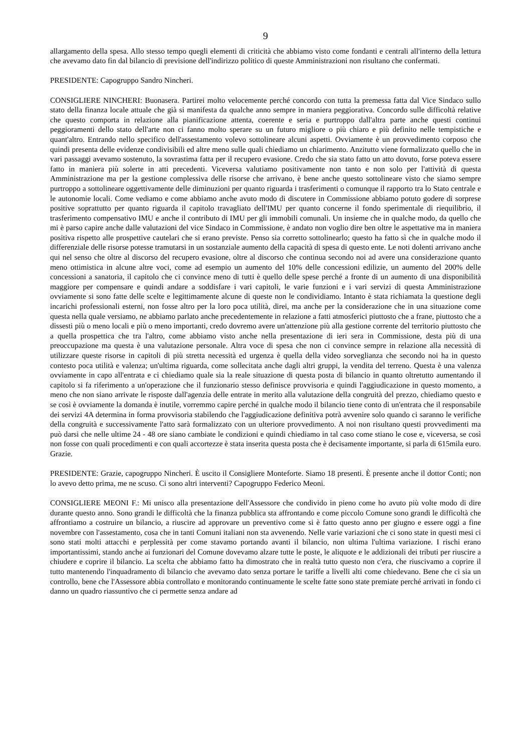9
allargamento della spesa. Allo stesso tempo quegli elementi di criticità che abbiamo visto come fondanti e centrali all'interno della lettura che avevamo dato fin dal bilancio di previsione dell'indirizzo politico di queste Amministrazioni non risultano che confermati.
PRESIDENTE: Capogruppo Sandro Nincheri.
CONSIGLIERE NINCHERI: Buonasera. Partirei molto velocemente perché concordo con tutta la premessa fatta dal Vice Sindaco sullo stato della finanza locale attuale che già si manifesta da qualche anno sempre in maniera peggiorativa. Concordo sulle difficoltà relative che questo comporta in relazione alla pianificazione attenta, coerente e seria e purtroppo dall'altra parte anche questi continui peggioramenti dello stato dell'arte non ci fanno molto sperare su un futuro migliore o più chiaro e più definito nelle tempistiche e quant'altro. Entrando nello specifico dell'assestamento volevo sottolineare alcuni aspetti. Ovviamente è un provvedimento corposo che quindi presenta delle evidenze condivisibili ed altre meno sulle quali chiediamo un chiarimento. Anzitutto viene formalizzato quello che in vari passaggi avevamo sostenuto, la sovrastima fatta per il recupero evasione. Credo che sia stato fatto un atto dovuto, forse poteva essere fatto in maniera più solerte in atti precedenti. Viceversa valutiamo positivamente non tanto e non solo per l'attività di questa Amministrazione ma per la gestione complessiva delle risorse che arrivano, è bene anche questo sottolineare visto che siamo sempre purtroppo a sottolineare oggettivamente delle diminuzioni per quanto riguarda i trasferimenti o comunque il rapporto tra lo Stato centrale e le autonomie locali. Come vediamo e come abbiamo anche avuto modo di discutere in Commissione abbiamo potuto godere di sorprese positive soprattutto per quanto riguarda il capitolo travagliato dell'IMU per quanto concerne il fondo sperimentale di riequilibrio, il trasferimento compensativo IMU e anche il contributo di IMU per gli immobili comunali. Un insieme che in qualche modo, da quello che mi è parso capire anche dalle valutazioni del vice Sindaco in Commissione, è andato non voglio dire ben oltre le aspettative ma in maniera positiva rispetto alle prospettive cautelari che si erano previste. Penso sia corretto sottolinearlo; questo ha fatto sì che in qualche modo il differenziale delle risorse potesse tramutarsi in un sostanziale aumento della capacità di spesa di questo ente. Le noti dolenti arrivano anche qui nel senso che oltre al discorso del recupero evasione, oltre al discorso che continua secondo noi ad avere una considerazione quanto meno ottimistica in alcune altre voci, come ad esempio un aumento del 10% delle concessioni edilizie, un aumento del 200% delle concessioni a sanatoria, il capitolo che ci convince meno di tutti è quello delle spese perché a fronte di un aumento di una disponibilità maggiore per compensare e quindi andare a soddisfare i vari capitoli, le varie funzioni e i vari servizi di questa Amministrazione ovviamente si sono fatte delle scelte e legittimamente alcune di queste non le condividiamo. Intanto è stata richiamata la questione degli incarichi professionali esterni, non fosse altro per la loro poca utilità, direi, ma anche per la considerazione che in una situazione come questa nella quale versiamo, ne abbiamo parlato anche precedentemente in relazione a fatti atmosferici piuttosto che a frane, piuttosto che a dissesti più o meno locali e più o meno importanti, credo dovremo avere un'attenzione più alla gestione corrente del territorio piuttosto che a quella prospettica che tra l'altro, come abbiamo visto anche nella presentazione di ieri sera in Commissione, desta più di una preoccupazione ma questa è una valutazione personale. Altra voce di spesa che non ci convince sempre in relazione alla necessità di utilizzare queste risorse in capitoli di più stretta necessità ed urgenza è quella della video sorveglianza che secondo noi ha in questo contesto poca utilità e valenza; un'ultima riguarda, come sollecitata anche dagli altri gruppi, la vendita del terreno. Questa è una valenza ovviamente in capo all'entrata e ci chiediamo quale sia la reale situazione di questa posta di bilancio in quanto oltretutto aumentando il capitolo si fa riferimento a un'operazione che il funzionario stesso definisce provvisoria e quindi l'aggiudicazione in questo momento, a meno che non siano arrivate le risposte dall'agenzia delle entrate in merito alla valutazione della congruità del prezzo, chiediamo questo e se così è ovviamente la domanda è inutile, vorremmo capire perché in qualche modo il bilancio tiene conto di un'entrata che il responsabile dei servizi 4A determina in forma provvisoria stabilendo che l'aggiudicazione definitiva potrà avvenire solo quando ci saranno le verifiche della congruità e successivamente l'atto sarà formalizzato con un ulteriore provvedimento. A noi non risultano questi provvedimenti ma può darsi che nelle ultime 24 - 48 ore siano cambiate le condizioni e quindi chiediamo in tal caso come stiano le cose e, viceversa, se così non fosse con quali procedimenti e con quali accortezze è stata inserita questa posta che è decisamente importante, si parla di 615mila euro. Grazie.
PRESIDENTE: Grazie, capogruppo Nincheri. È uscito il Consigliere Monteforte. Siamo 18 presenti. È presente anche il dottor Conti; non lo avevo detto prima, me ne scuso. Ci sono altri interventi? Capogruppo Federico Meoni.
CONSIGLIERE MEONI F.: Mi unisco alla presentazione dell'Assessore che condivido in pieno come ho avuto più volte modo di dire durante questo anno. Sono grandi le difficoltà che la finanza pubblica sta affrontando e come piccolo Comune sono grandi le difficoltà che affrontiamo a costruire un bilancio, a riuscire ad approvare un preventivo come si è fatto questo anno per giugno e essere oggi a fine novembre con l'assestamento, cosa che in tanti Comuni italiani non sta avvenendo. Nelle varie variazioni che ci sono state in questi mesi ci sono stati molti attacchi e perplessità per come stavamo portando avanti il bilancio, non ultima l'ultima variazione. I rischi erano importantissimi, stando anche ai funzionari del Comune dovevamo alzare tutte le poste, le aliquote e le addizionali dei tributi per riuscire a chiudere e coprire il bilancio. La scelta che abbiamo fatto ha dimostrato che in realtà tutto questo non c'era, che riuscivamo a coprire il tutto mantenendo l'inquadramento di bilancio che avevamo dato senza portare le tariffe a livelli alti come chiedevano. Bene che ci sia un controllo, bene che l'Assessore abbia controllato e monitorando continuamente le scelte fatte sono state premiate perché arrivati in fondo ci danno un quadro riassuntivo che ci permette senza andare ad